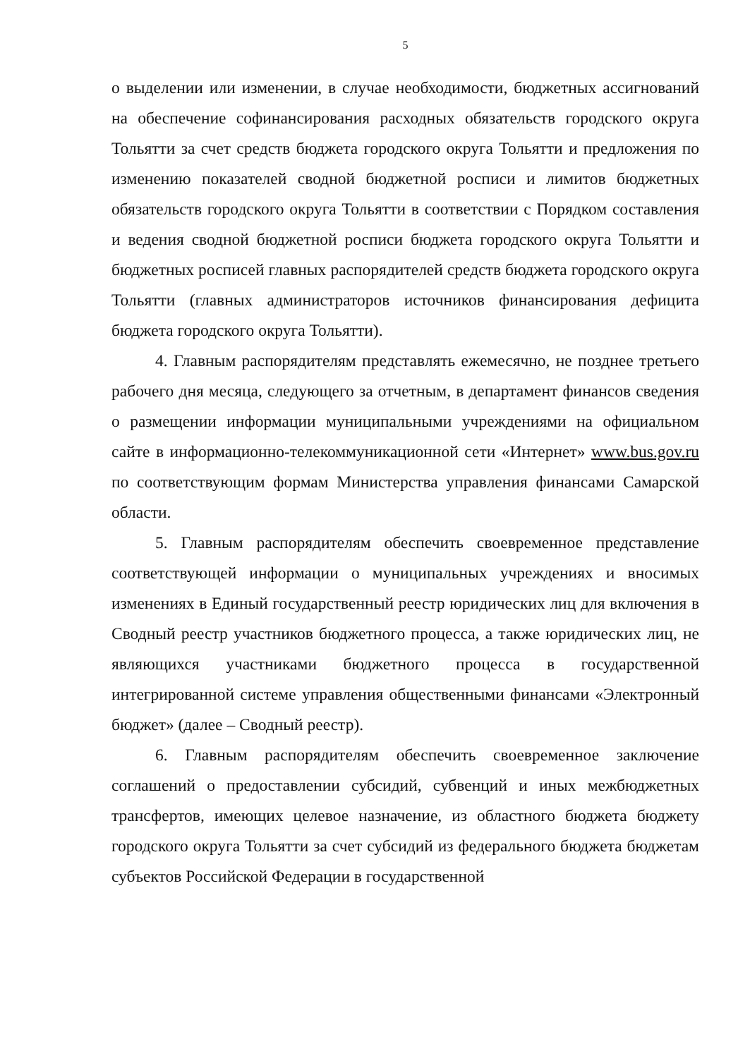5
о выделении или изменении, в случае необходимости, бюджетных ассигнований на обеспечение софинансирования расходных обязательств городского округа Тольятти за счет средств бюджета городского округа Тольятти и предложения по изменению показателей сводной бюджетной росписи и лимитов бюджетных обязательств городского округа Тольятти в соответствии с Порядком составления и ведения сводной бюджетной росписи бюджета городского округа Тольятти и бюджетных росписей главных распорядителей средств бюджета городского округа Тольятти (главных администраторов источников финансирования дефицита бюджета городского округа Тольятти).
4. Главным распорядителям представлять ежемесячно, не позднее третьего рабочего дня месяца, следующего за отчетным, в департамент финансов сведения о размещении информации муниципальными учреждениями на официальном сайте в информационно-телекоммуникационной сети «Интернет» www.bus.gov.ru по соответствующим формам Министерства управления финансами Самарской области.
5. Главным распорядителям обеспечить своевременное представление соответствующей информации о муниципальных учреждениях и вносимых изменениях в Единый государственный реестр юридических лиц для включения в Сводный реестр участников бюджетного процесса, а также юридических лиц, не являющихся участниками бюджетного процесса в государственной интегрированной системе управления общественными финансами «Электронный бюджет» (далее – Сводный реестр).
6. Главным распорядителям обеспечить своевременное заключение соглашений о предоставлении субсидий, субвенций и иных межбюджетных трансфертов, имеющих целевое назначение, из областного бюджета бюджету городского округа Тольятти за счет субсидий из федерального бюджета бюджетам субъектов Российской Федерации в государственной